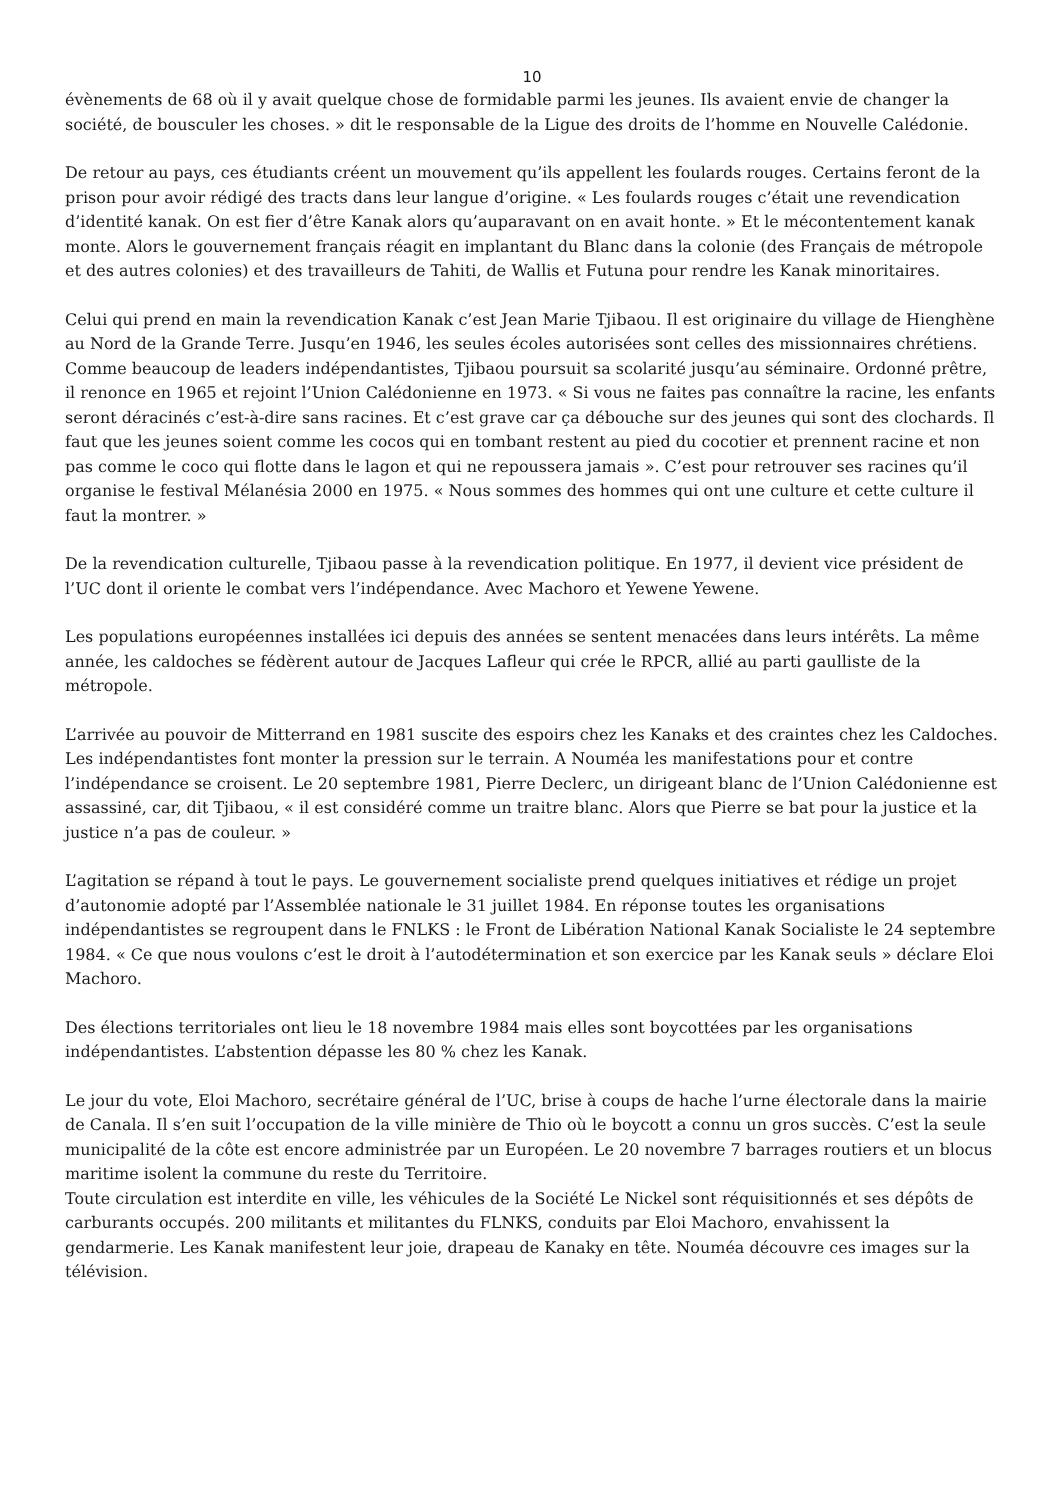10
évènements de 68 où il y avait quelque chose de formidable parmi les jeunes. Ils avaient envie de changer la société, de bousculer les choses. » dit le responsable de la Ligue des droits de l’homme en Nouvelle Calédonie.
De retour au pays, ces étudiants créent un mouvement qu’ils appellent les foulards rouges. Certains feront de la prison pour avoir rédigé des tracts dans leur langue d’origine. « Les foulards rouges c’était une revendication d’identité kanak. On est fier d’être Kanak alors qu’auparavant on en avait honte. » Et le mécontentement kanak monte. Alors le gouvernement français réagit en implantant du Blanc dans la colonie (des Français de métropole et des autres colonies) et des travailleurs de Tahiti, de Wallis et Futuna pour rendre les Kanak minoritaires.
Celui qui prend en main la revendication Kanak c’est Jean Marie Tjibaou. Il est originaire du village de Hienghène au Nord de la Grande Terre. Jusqu’en 1946, les seules écoles autorisées sont celles des missionnaires chrétiens. Comme beaucoup de leaders indépendantistes, Tjibaou poursuit sa scolarité jusqu’au séminaire. Ordonné prêtre, il renonce en 1965 et rejoint l’Union Calédonienne en 1973. « Si vous ne faites pas connaître la racine, les enfants seront déracinés c’est-à-dire sans racines. Et c’est grave car ça débouche sur des jeunes qui sont des clochards. Il faut que les jeunes soient comme les cocos qui en tombant restent au pied du cocotier et prennent racine et non pas comme le coco qui flotte dans le lagon et qui ne repoussera jamais ». C’est pour retrouver ses racines qu’il organise le festival Mélanésia 2000 en 1975. « Nous sommes des hommes qui ont une culture et cette culture il faut la montrer. »
De la revendication culturelle, Tjibaou passe à la revendication politique. En 1977, il devient vice président de l’UC dont il oriente le combat vers l’indépendance. Avec Machoro et Yewene Yewene.
Les populations européennes installées ici depuis des années se sentent menacées dans leurs intérêts. La même année, les caldoches se fédèrent autour de Jacques Lafleur qui crée le RPCR, allié au parti gaulliste de la métropole.
L’arrivée au pouvoir de Mitterrand en 1981 suscite des espoirs chez les Kanaks et des craintes chez les Caldoches. Les indépendantistes font monter la pression sur le terrain. A Nouméa les manifestations pour et contre l’indépendance se croisent. Le 20 septembre 1981, Pierre Declerc, un dirigeant blanc de l’Union Calédonienne est assassiné, car, dit Tjibaou, « il est considéré comme un traitre blanc. Alors que Pierre se bat pour la justice et la justice n’a pas de couleur. »
L’agitation se répand à tout le pays. Le gouvernement socialiste prend quelques initiatives et rédige un projet d’autonomie adopté par l’Assemblée nationale le 31 juillet 1984. En réponse toutes les organisations indépendantistes se regroupent dans le FNLKS : le Front de Libération National Kanak Socialiste le 24 septembre 1984. « Ce que nous voulons c’est le droit à l’autodétermination et son exercice par les Kanak seuls » déclare Eloi Machoro.
Des élections territoriales ont lieu le 18 novembre 1984 mais elles sont boycottées par les organisations indépendantistes. L’abstention dépasse les 80 % chez les Kanak.
Le jour du vote, Eloi Machoro, secrétaire général de l’UC, brise à coups de hache l’urne électorale dans la mairie de Canala. Il s’en suit l’occupation de la ville minière de Thio où le boycott a connu un gros succès. C’est la seule municipalité de la côte est encore administrée par un Européen. Le 20 novembre 7 barrages routiers et un blocus maritime isolent la commune du reste du Territoire.
Toute circulation est interdite en ville, les véhicules de la Société Le Nickel sont réquisitionnés et ses dépôts de carburants occupés. 200 militants et militantes du FLNKS, conduits par Eloi Machoro, envahissent la gendarmerie. Les Kanak manifestent leur joie, drapeau de Kanaky en tête. Nouméa découvre ces images sur la télévision.